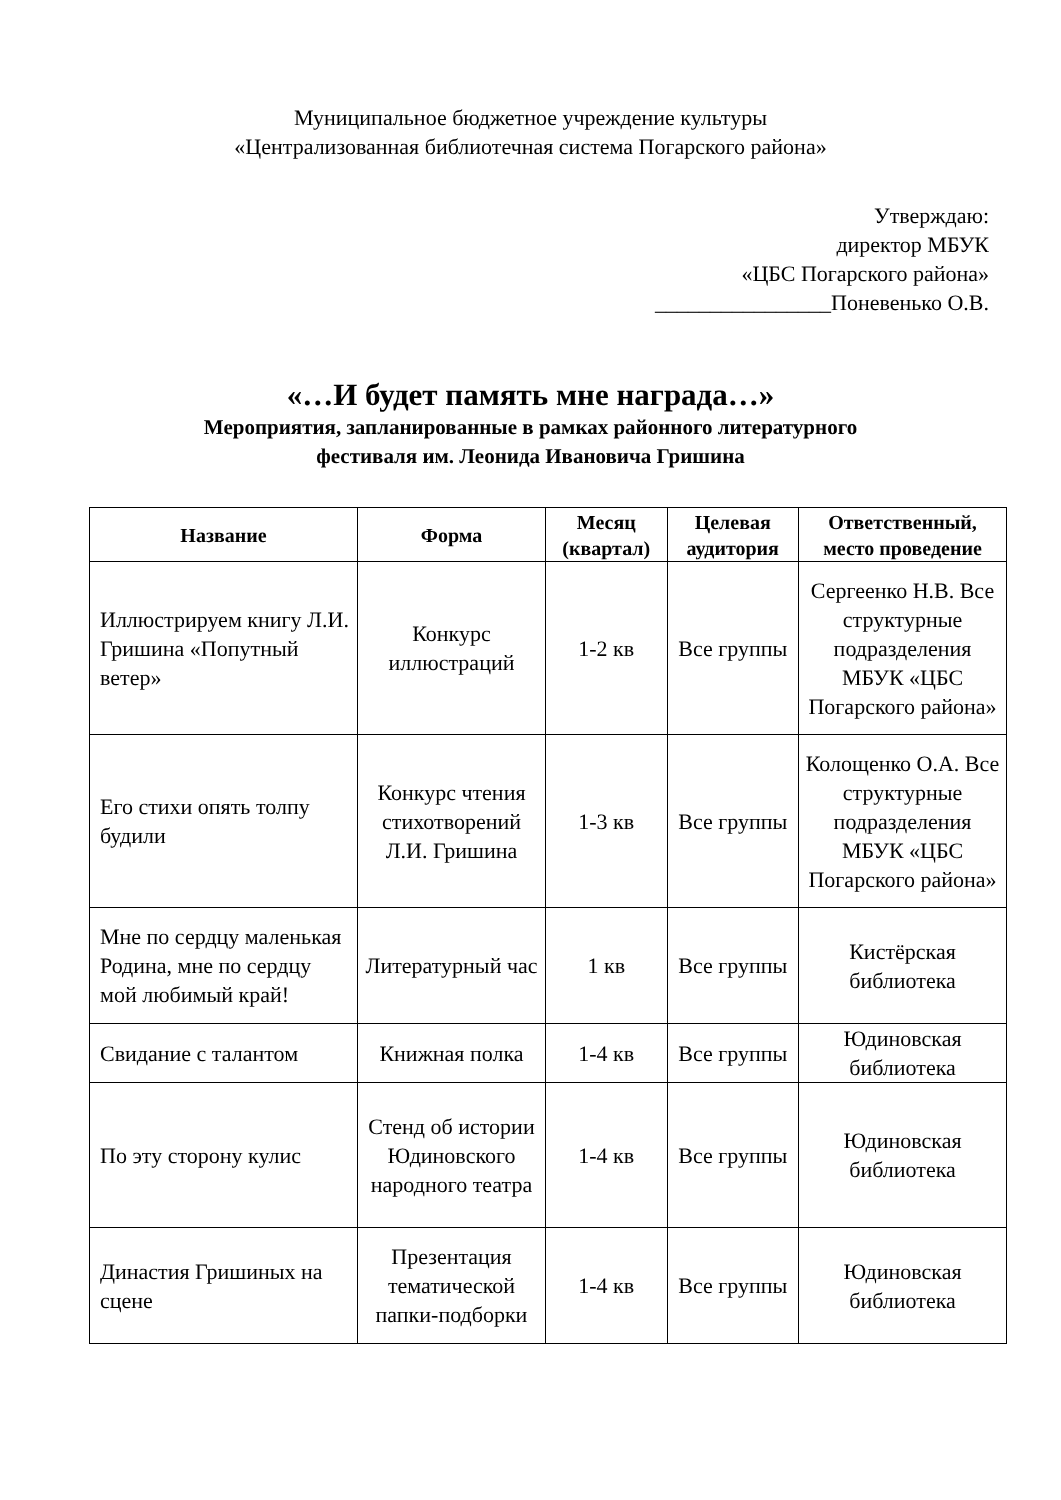Муниципальное бюджетное учреждение культуры
«Централизованная библиотечная система Погарского района»
Утверждаю:
директор МБУК
«ЦБС Погарского района»
________________Поневенько О.В.
«…И будет память мне награда…»
Мероприятия, запланированные в рамках районного литературного
фестиваля им. Леонида Ивановича Гришина
| Название | Форма | Месяц (квартал) | Целевая аудитория | Ответственный, место проведение |
| --- | --- | --- | --- | --- |
| Иллюстрируем книгу Л.И. Гришина «Попутный ветер» | Конкурс иллюстраций | 1-2 кв | Все группы | Сергеенко Н.В. Все структурные подразделения МБУК «ЦБС Погарского района» |
| Его стихи опять толпу будили | Конкурс чтения стихотворений Л.И. Гришина | 1-3 кв | Все группы | Колощенко О.А. Все структурные подразделения МБУК «ЦБС Погарского района» |
| Мне по сердцу маленькая Родина, мне по сердцу мой любимый край! | Литературный час | 1 кв | Все группы | Кистёрская библиотека |
| Свидание с талантом | Книжная полка | 1-4 кв | Все группы | Юдиновская библиотека |
| По эту сторону кулис | Стенд об истории Юдиновского народного театра | 1-4 кв | Все группы | Юдиновская библиотека |
| Династия Гришиных на сцене | Презентация тематической папки-подборки | 1-4 кв | Все группы | Юдиновская библиотека |